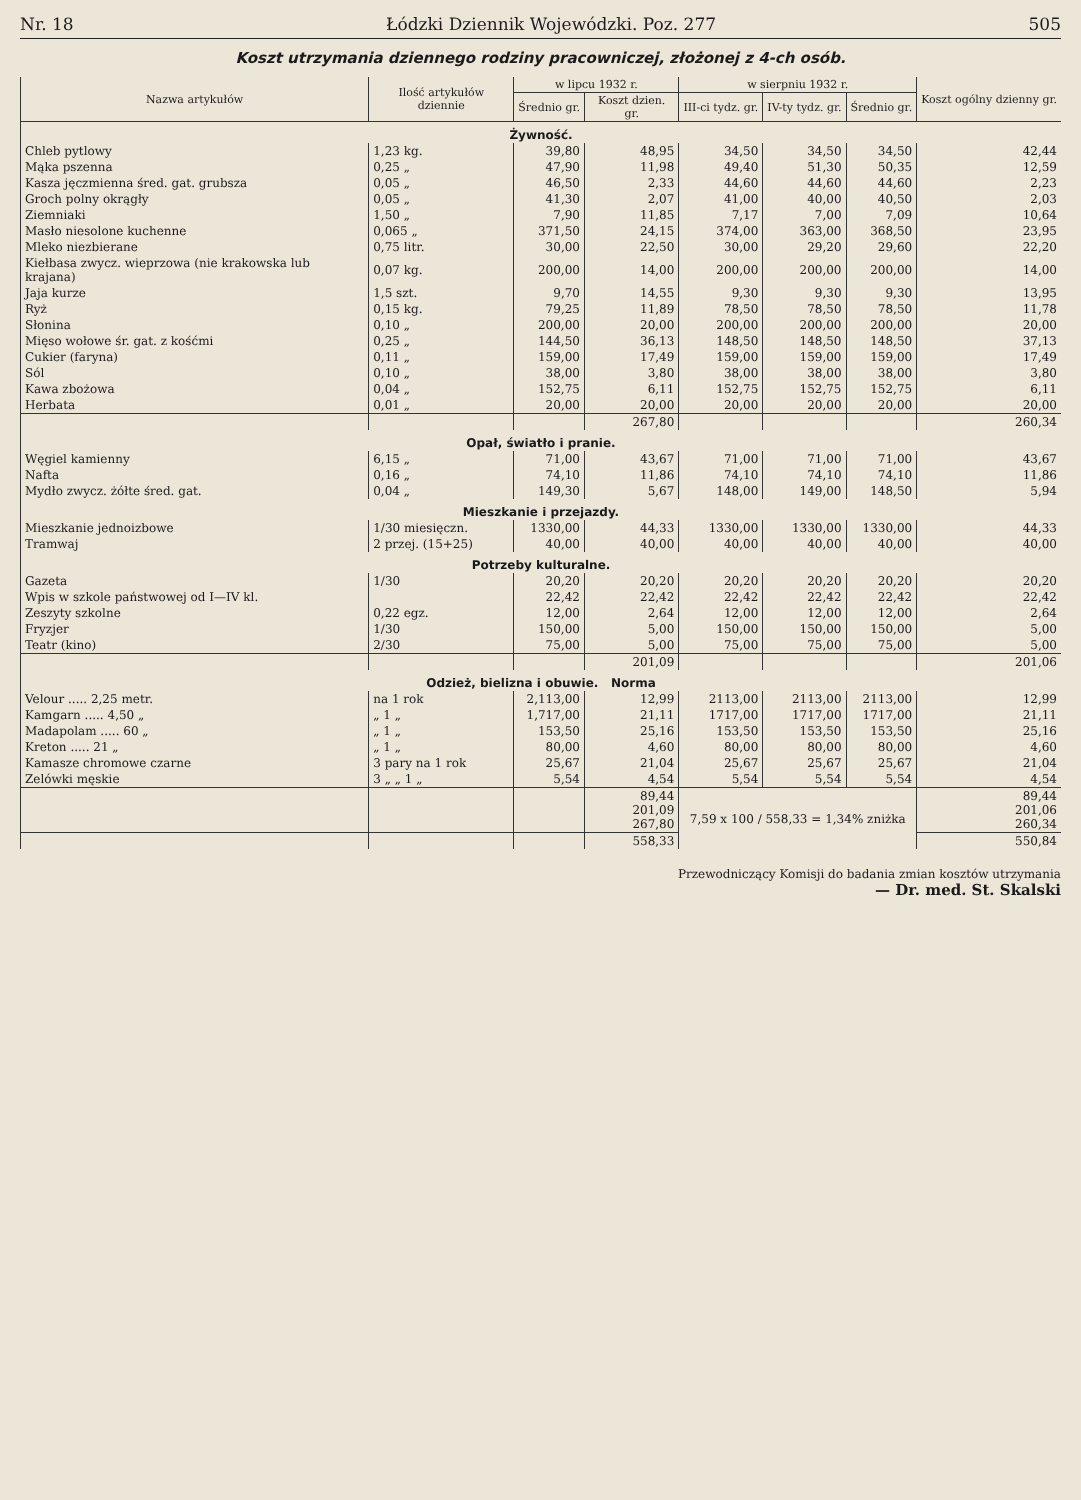Nr. 18 Łódzki Dziennik Wojewódzki. Poz. 277 505
Koszt utrzymania dziennego rodziny pracowniczej, złożonej z 4-ch osób.
| Nazwa artykułów | Ilość artykułów dziennie | w lipcu 1932 r. | | w sierpniu 1932 r. | | | Koszt ogólny dzienny gr. |
| --- | --- | --- | --- | --- | --- | --- | --- |
| | | Średnio gr. | Koszt dzien. gr. | III-ci tydz. gr. | IV-ty tydz. gr. | Średnio gr. | |
| Żywność. | | | | | | | |
| Chleb pytlowy | 1,23 kg. | 39,80 | 48,95 | 34,50 | 34,50 | 34,50 | 42,44 |
| Mąka pszenna | 0,25 „ | 47,90 | 11,98 | 49,40 | 51,30 | 50,35 | 12,59 |
| Kasza jęczmienna śred. gat. grubsza | 0,05 „ | 46,50 | 2,33 | 44,60 | 44,60 | 44,60 | 2,23 |
| Groch polny okrągły | 0,05 „ | 41,30 | 2,07 | 41,00 | 40,00 | 40,50 | 2,03 |
| Ziemniaki | 1,50 „ | 7,90 | 11,85 | 7,17 | 7,00 | 7,09 | 10,64 |
| Masło niesolone kuchenne | 0,065 „ | 371,50 | 24,15 | 374,00 | 363,00 | 368,50 | 23,95 |
| Mleko niezbierane | 0,75 litr. | 30,00 | 22,50 | 30,00 | 29,20 | 29,60 | 22,20 |
| Kiełbasa zwycz. wieprzowa (nie krakowska lub krajana) | 0,07 kg. | 200,00 | 14,00 | 200,00 | 200,00 | 200,00 | 14,00 |
| Jaja kurze | 1,5 szt. | 9,70 | 14,55 | 9,30 | 9,30 | 9,30 | 13,95 |
| Ryż | 0,15 kg. | 79,25 | 11,89 | 78,50 | 78,50 | 78,50 | 11,78 |
| Słonina | 0,10 „ | 200,00 | 20,00 | 200,00 | 200,00 | 200,00 | 20,00 |
| Mięso wołowe śr. gat. z kośćmi | 0,25 „ | 144,50 | 36,13 | 148,50 | 148,50 | 148,50 | 37,13 |
| Cukier (faryna) | 0,11 „ | 159,00 | 17,49 | 159,00 | 159,00 | 159,00 | 17,49 |
| Sól | 0,10 „ | 38,00 | 3,80 | 38,00 | 38,00 | 38,00 | 3,80 |
| Kawa zbożowa | 0,04 „ | 152,75 | 6,11 | 152,75 | 152,75 | 152,75 | 6,11 |
| Herbata | 0,01 „ | 20,00 | 20,00 | 20,00 | 20,00 | 20,00 | 20,00 |
| | | | 267,80 | | | | 260,34 |
| Opał, światło i pranie. | | | | | | | |
| Węgiel kamienny | 6,15 „ | 71,00 | 43,67 | 71,00 | 71,00 | 71,00 | 43,67 |
| Nafta | 0,16 „ | 74,10 | 11,86 | 74,10 | 74,10 | 74,10 | 11,86 |
| Mydło zwycz. żółte śred. gat. | 0,04 „ | 149,30 | 5,67 | 148,00 | 149,00 | 148,50 | 5,94 |
| Mieszkanie i przejazdy. | | | | | | | |
| Mieszkanie jednoizbowe | 1/30 miesięczn. | 1330,00 | 44,33 | 1330,00 | 1330,00 | 1330,00 | 44,33 |
| Tramwaj | 2 przej. (15+25) | 40,00 | 40,00 | 40,00 | 40,00 | 40,00 | 40,00 |
| Potrzeby kulturalne. | | | | | | | |
| Gazeta | 1/30 | 20,20 | 20,20 | 20,20 | 20,20 | 20,20 | 20,20 |
| Wpis w szkole państwowej od I—IV kl. | | 22,42 | 22,42 | 22,42 | 22,42 | 22,42 | 22,42 |
| Zeszyty szkolne | 0,22 egz. | 12,00 | 2,64 | 12,00 | 12,00 | 12,00 | 2,64 |
| Fryzjer | 1/30 | 150,00 | 5,00 | 150,00 | 150,00 | 150,00 | 5,00 |
| Teatr (kino) | 2/30 | 75,00 | 5,00 | 75,00 | 75,00 | 75,00 | 5,00 |
| | | | 201,09 | | | | 201,06 |
| Odzież, bielizna i obuwie. Norma | | | | | | | |
| Velour ..... 2,25 metr. | na 1 rok | 2,113,00 | 12,99 | 2113,00 | 2113,00 | 2113,00 | 12,99 |
| Kamgarn ..... 4,50 „ | „ 1 „ | 1,717,00 | 21,11 | 1717,00 | 1717,00 | 1717,00 | 21,11 |
| Madapolam ..... 60 „ | „ 1 „ | 153,50 | 25,16 | 153,50 | 153,50 | 153,50 | 25,16 |
| Kreton ..... 21 „ | „ 1 „ | 80,00 | 4,60 | 80,00 | 80,00 | 80,00 | 4,60 |
| Kamasze chromowe czarne | 3 pary na 1 rok | 25,67 | 21,04 | 25,67 | 25,67 | 25,67 | 21,04 |
| Zelówki męskie | 3 „ „ 1 „ | 5,54 | 4,54 | 5,54 | 5,54 | 5,54 | 4,54 |
| | | | 89,44 201,09 267,80 | 7,59 x 100 / 558,33 = 1,34% zniżka | | | 89,44 201,06 260,34 |
| | | | 558,33 | | | | 550,84 |
Przewodniczący Komisji do badania zmian kosztów utrzymania
— Dr. med. St. Skalski